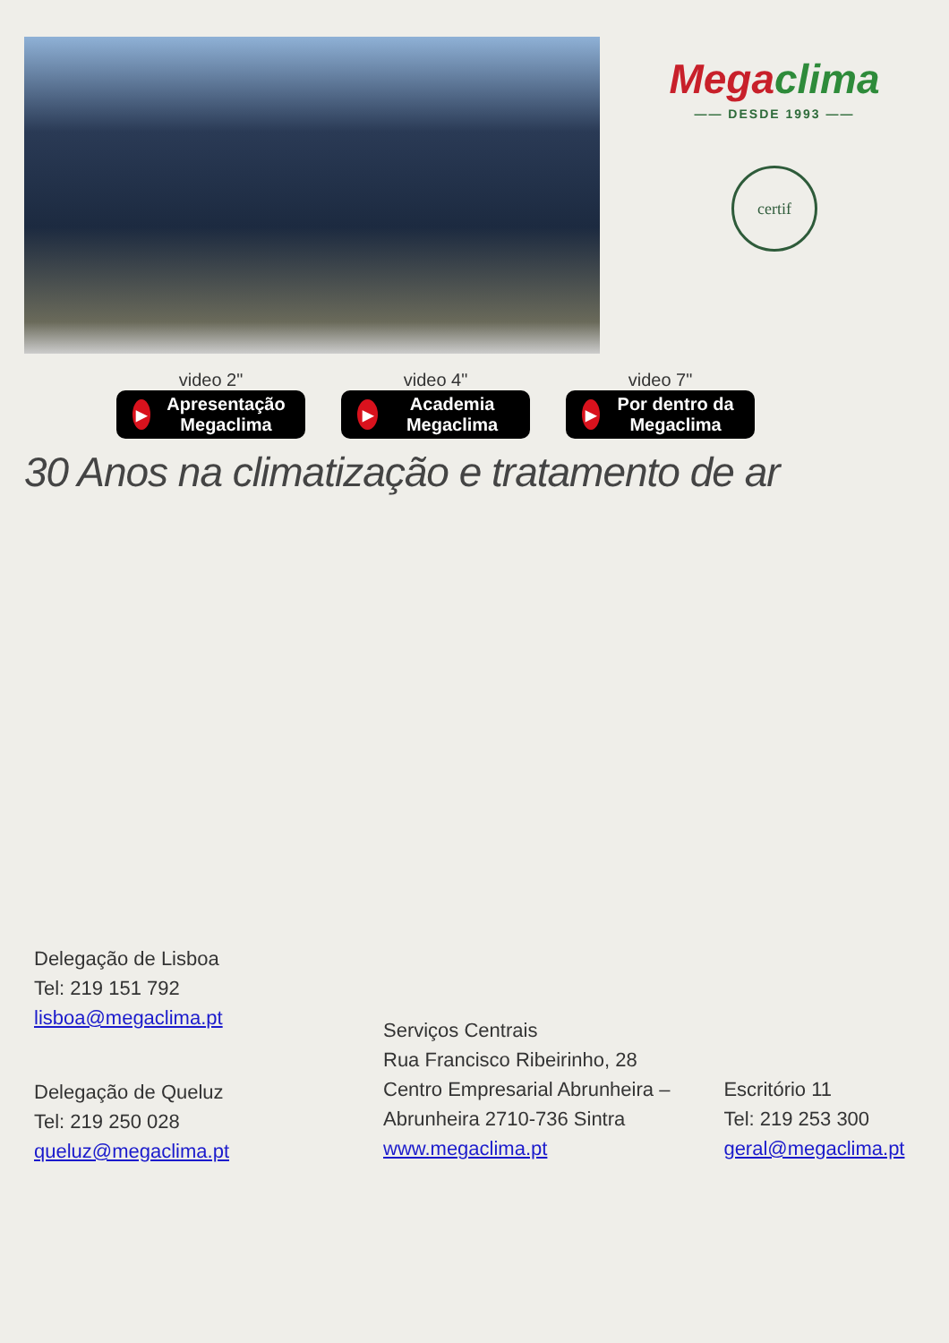Megaclima
—— DESDE 1993 ——
certif
video 2"
▶
Apresentação Megaclima
video 4"
▶
Academia Megaclima
video 7"
▶
Por dentro da Megaclima
30 Anos na climatização e tratamento de ar
Delegação de Lisboa
Tel: 219 151 792
lisboa@megaclima.pt
Delegação de Queluz
Tel: 219 250 028
queluz@megaclima.pt
Serviços Centrais
Rua Francisco Ribeirinho, 28
Centro Empresarial Abrunheira –
Abrunheira 2710-736 Sintra
www.megaclima.pt
Escritório 11
Tel: 219 253 300
geral@megaclima.pt